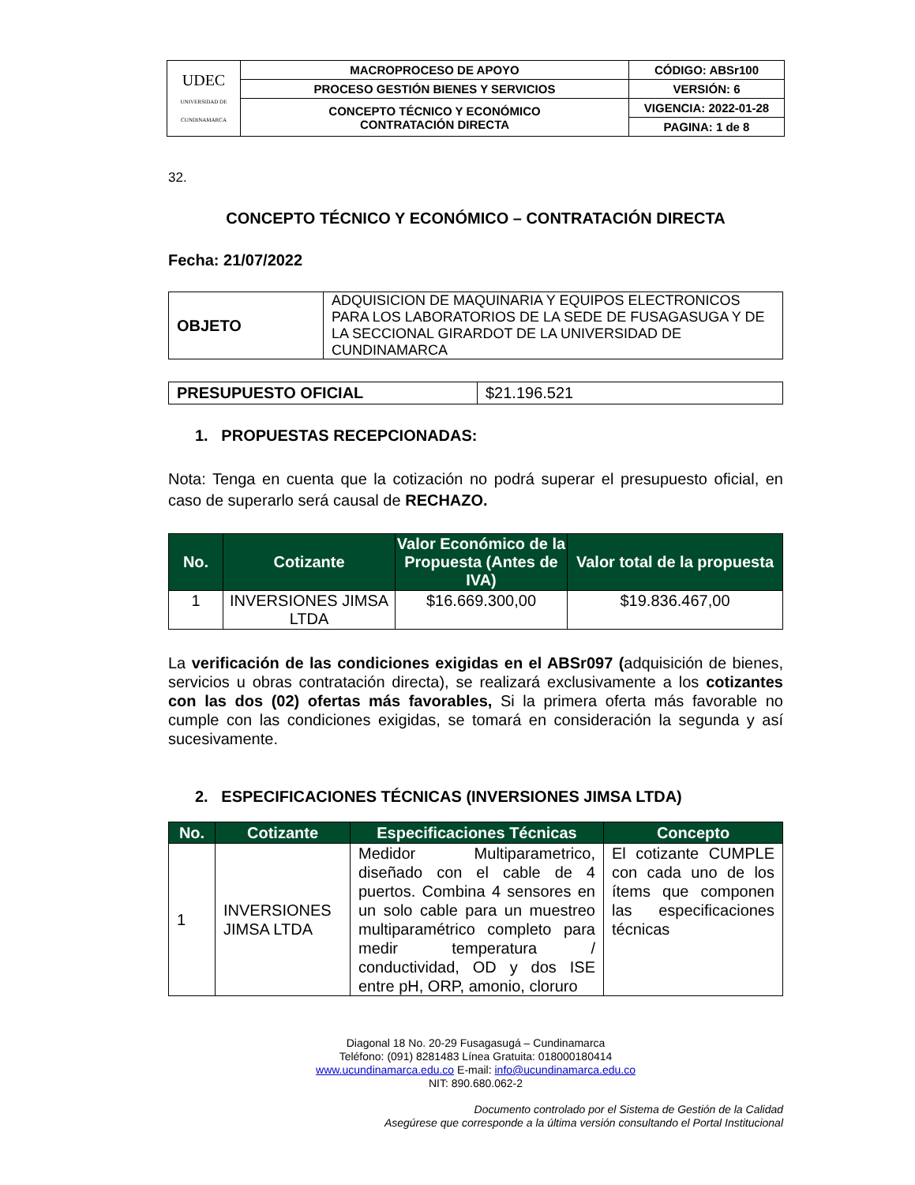| UDEC UNIVERSIDAD DE CUNDINAMARCA | MACROPROCESO DE APOYO | CÓDIGO: ABSr100 |
| | PROCESO GESTIÓN BIENES Y SERVICIOS | VERSIÓN: 6 |
| | CONCEPTO TÉCNICO Y ECONÓMICO CONTRATACIÓN DIRECTA | VIGENCIA: 2022-01-28 |
| | | PAGINA: 1 de 8 |
32.
CONCEPTO TÉCNICO Y ECONÓMICO – CONTRATACIÓN DIRECTA
Fecha: 21/07/2022
| OBJETO | ADQUISICION DE MAQUINARIA Y EQUIPOS ELECTRONICOS PARA LOS LABORATORIOS DE LA SEDE DE FUSAGASUGA Y DE LA SECCIONAL GIRARDOT DE LA UNIVERSIDAD DE CUNDINAMARCA |
| PRESUPUESTO OFICIAL | $21.196.521 |
1. PROPUESTAS RECEPCIONADAS:
Nota: Tenga en cuenta que la cotización no podrá superar el presupuesto oficial, en caso de superarlo será causal de RECHAZO.
| No. | Cotizante | Valor Económico de la Propuesta (Antes de IVA) | Valor total de la propuesta |
| --- | --- | --- | --- |
| 1 | INVERSIONES JIMSA LTDA | $16.669.300,00 | $19.836.467,00 |
La verificación de las condiciones exigidas en el ABSr097 (adquisición de bienes, servicios u obras contratación directa), se realizará exclusivamente a los cotizantes con las dos (02) ofertas más favorables, Si la primera oferta más favorable no cumple con las condiciones exigidas, se tomará en consideración la segunda y así sucesivamente.
2. ESPECIFICACIONES TÉCNICAS (INVERSIONES JIMSA LTDA)
| No. | Cotizante | Especificaciones Técnicas | Concepto |
| --- | --- | --- | --- |
| 1 | INVERSIONES JIMSA LTDA | Medidor Multiparametrico, diseñado con el cable de 4 puertos. Combina 4 sensores en un solo cable para un muestreo multiparamétrico completo para medir temperatura / conductividad, OD y dos ISE entre pH, ORP, amonio, cloruro | El cotizante CUMPLE con cada uno de los ítems que componen las especificaciones técnicas |
Diagonal 18 No. 20-29 Fusagasugá – Cundinamarca
Teléfono: (091) 8281483 Línea Gratuita: 018000180414
www.ucundinamarca.edu.co E-mail: info@ucundinamarca.edu.co
NIT: 890.680.062-2
Documento controlado por el Sistema de Gestión de la Calidad
Asegúrese que corresponde a la última versión consultando el Portal Institucional